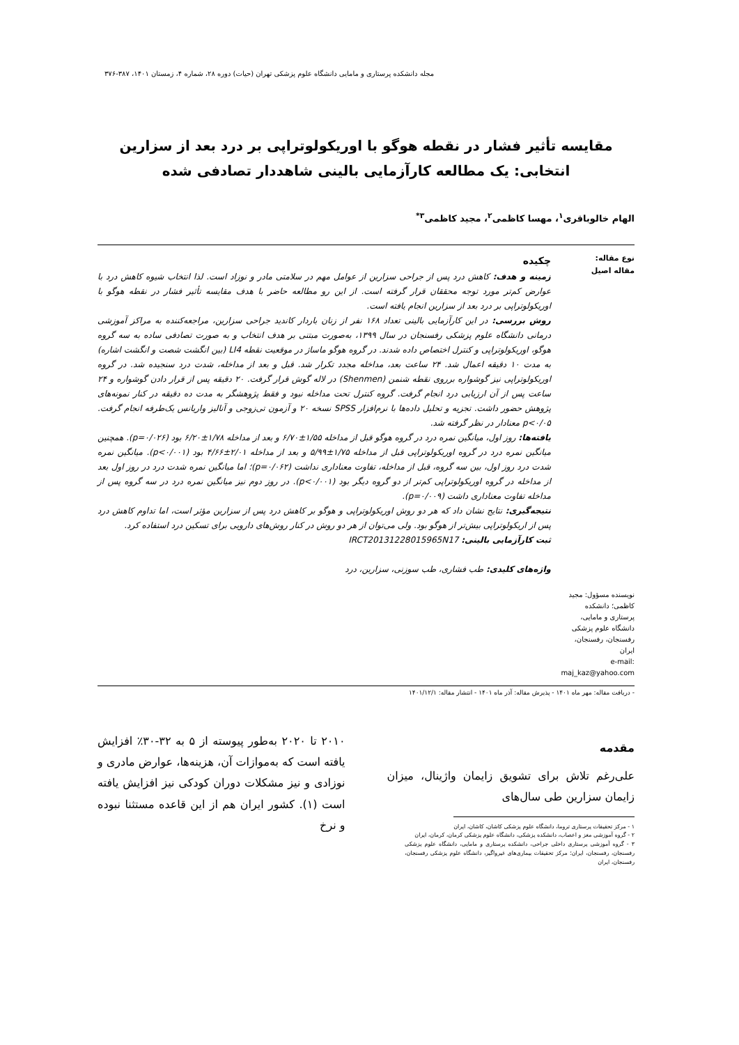مجله دانشکده پرستاری و مامایی دانشگاه علوم پزشکی تهران (حیات) دوره ۲۸، شماره ۴، زمستان ۱۴۰۱، ۳۸۷-۳۷۶
مقایسه تأثیر فشار در نقطه هوگو با اوریکولوتراپی بر درد بعد از سزارین انتخابی: یک مطالعه کارآزمایی بالینی شاهددار تصادفی شده
الهام خالوباقری<sup>۱</sup>، مهسا کاظمی<sup>۲</sup>، مجید کاظمی<sup>۳*</sup>
نوع مقاله:
مقاله اصیل
نویسنده مسؤول: مجید کاظمی؛ دانشکده پرستاری و مامایی، دانشگاه علوم پزشکی رفسنجان، رفسنجان، ایران
e-mail: maj_kaz@yahoo.com
چکیده
زمینه و هدف: کاهش درد پس از جراحی سزارین از عوامل مهم در سلامتی مادر و نوزاد است. لذا انتخاب شیوه کاهش درد با عوارض کم‌تر مورد توجه محققان قرار گرفته است. از این رو مطالعه حاضر با هدف مقایسه تأثیر فشار در نقطه هوگو با اوریکولوتراپی بر درد بعد از سزارین انجام یافته است.
روش بررسی: در این کارآزمایی بالینی تعداد ۱۶۸ نفر از زنان باردار کاندید جراحی سزارین، مراجعه‌کننده به مراکز آموزشی درمانی دانشگاه علوم پزشکی رفسنجان در سال ۱۳۹۹، به‌صورت مبتنی بر هدف انتخاب و به صورت تصادفی ساده به سه گروه هوگو، اوریکولوتراپی و کنترل اختصاص داده شدند. در گروه هوگو ماساژ در موقعیت نقطه LI4 (بین انگشت شصت و انگشت اشاره) به مدت ۱۰ دقیقه اعمال شد. ۲۴ ساعت بعد، مداخله مجدد تکرار شد. قبل و بعد از مداخله، شدت درد سنجیده شد. در گروه اوریکولوتراپی نیز گوشواره برروی نقطه شنمن (Shenmen) در لاله گوش قرار گرفت. ۲۰ دقیقه پس از قرار دادن گوشواره و ۲۴ ساعت پس از آن ارزیابی درد انجام گرفت. گروه کنترل تحت مداخله نبود و فقط پژوهشگر به مدت ده دقیقه در کنار نمونه‌های پژوهش حضور داشت. تجزیه و تحلیل داده‌ها با نرم‌افزار SPSS نسخه ۲۰ و آزمون تی‌زوجی و آنالیز واریانس یک‌طرفه انجام گرفت. p<۰/۰۵ معنادار در نظر گرفته شد.
یافته‌ها: روز اول، میانگین نمره درد در گروه هوگو قبل از مداخله ۱/۵۵±۶/۷۰ و بعد از مداخله ۱/۷۸±۶/۲۰ بود (p=۰/۰۲۶). همچنین میانگین نمره درد در گروه اوریکولوتراپی قبل از مداخله ۱/۷۵±۵/۹۹ و بعد از مداخله ۲/۰۱±۴/۶۶ بود (p<۰/۰۰۱). میانگین نمره شدت درد روز اول، بین سه گروه، قبل از مداخله، تفاوت معناداری نداشت (p=۰/۰۶۲)؛ اما میانگین نمره شدت درد در روز اول بعد از مداخله در گروه اوریکولوتراپی کم‌تر از دو گروه دیگر بود (p<۰/۰۰۱). در روز دوم نیز میانگین نمره درد در سه گروه پس از مداخله تفاوت معناداری داشت (p=۰/۰۰۹).
نتیجه‌گیری: نتایج نشان داد که هر دو روش اوریکولوتراپی و هوگو بر کاهش درد پس از سزارین مؤثر است، اما تداوم کاهش درد پس از اریکولوتراپی بیش‌تر از هوگو بود. ولی می‌توان از هر دو روش در کنار روش‌های دارویی برای تسکین درد استفاده کرد.
ثبت کارآزمایی بالینی: IRCT20131228015965N17
واژه‌های کلیدی: طب فشاری، طب سوزنی، سزارین، درد
- دریافت مقاله: مهر ماه ۱۴۰۱ - پذیرش مقاله: آذر ماه ۱۴۰۱ - انتشار مقاله: ۱۴۰۱/۱۲/۱
مقدمه
علی‌رغم تلاش برای تشویق زایمان واژینال، میزان زایمان سزارین طی سال‌های
۱ - مرکز تحقیقات پرستاری تروما، دانشگاه علوم پزشکی کاشان، کاشان، ایران
۲ - گروه آموزشی مغز و اعصاب، دانشکده پزشکی، دانشگاه علوم پزشکی کرمان، کرمان، ایران
۳ - گروه آموزشی پرستاری داخلی جراحی، دانشکده پرستاری و مامایی، دانشگاه علوم پزشکی رفسنجان، رفسنجان، ایران؛ مرکز تحقیقات بیماری‌های غیرواگیر، دانشگاه علوم پزشکی رفسنجان، رفسنجان، ایران
۲۰۱۰ تا ۲۰۲۰ به‌طور پیوسته از ۵ به ۳۲-۳۰٪ افزایش یافته است که به‌موازات آن، هزینه‌ها، عوارض مادری و نوزادی و نیز مشکلات دوران کودکی نیز افزایش یافته است (۱). کشور ایران هم از این قاعده مستثنا نبوده و نرخ